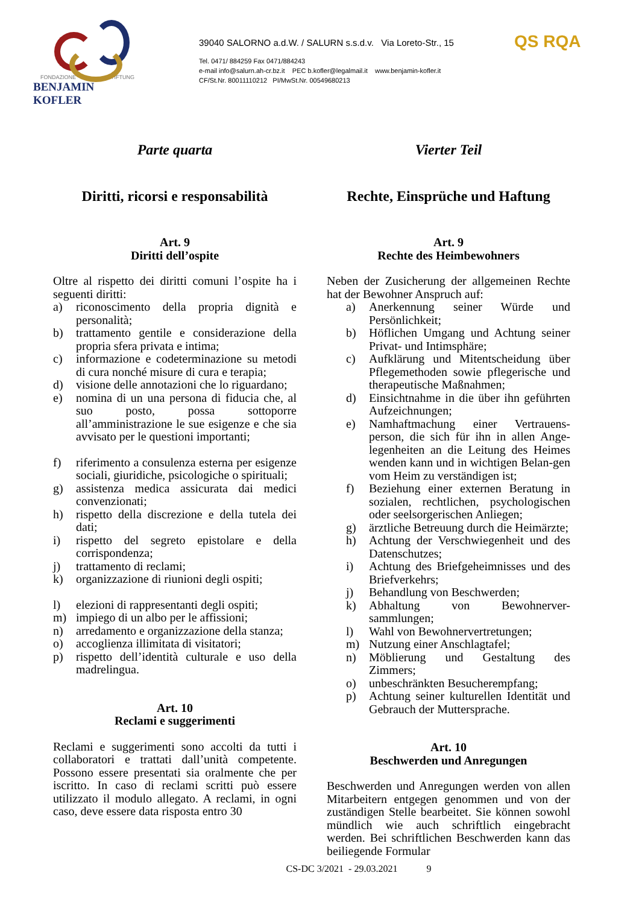FONDAZIONE STIFTUNG
BENJAMIN KOFLER
39040 SALORNO a.d.W. / SALURN s.s.d.v. Via Loreto-Str., 15
Tel. 0471/ 884259 Fax 0471/884243
e-mail info@salurn.ah-cr.bz.it PEC b.kofler@legalmail.it www.benjamin-kofler.it
CF/St.Nr. 80011110212 PI/MwSt.Nr. 00549680213
QS RQA
Parte quarta
Diritti, ricorsi e responsabilità
Art. 9
Diritti dell’ospite
Oltre al rispetto dei diritti comuni l’ospite ha i seguenti diritti:
a) riconoscimento della propria dignità e personalità;
b) trattamento gentile e considerazione della propria sfera privata e intima;
c) informazione e codeterminazione su metodi di cura nonché misure di cura e terapia;
d) visione delle annotazioni che lo riguardano;
e) nomina di un una persona di fiducia che, al suo posto, possa sottoporre all’amministrazione le sue esigenze e che sia avvisato per le questioni importanti;
f) riferimento a consulenza esterna per esigenze sociali, giuridiche, psicologiche o spirituali;
g) assistenza medica assicurata dai medici convenzionati;
h) rispetto della discrezione e della tutela dei dati;
i) rispetto del segreto epistolare e della corrispondenza;
j) trattamento di reclami;
k) organizzazione di riunioni degli ospiti;
l) elezioni di rappresentanti degli ospiti;
m) impiego di un albo per le affissioni;
n) arredamento e organizzazione della stanza;
o) accoglienza illimitata di visitatori;
p) rispetto dell’identità culturale e uso della madrelingua.
Art. 10
Reclami e suggerimenti
Reclami e suggerimenti sono accolti da tutti i collaboratori e trattati dall’unità competente. Possono essere presentati sia oralmente che per iscritto. In caso di reclami scritti può essere utilizzato il modulo allegato. A reclami, in ogni caso, deve essere data risposta entro 30
Vierter Teil
Rechte, Einsprüche und Haftung
Art. 9
Rechte des Heimbewohners
Neben der Zusicherung der allgemeinen Rechte hat der Bewohner Anspruch auf:
a) Anerkennung seiner Würde und Persönlichkeit;
b) Höflichen Umgang und Achtung seiner Privat- und Intimsphäre;
c) Aufklärung und Mitentscheidung über Pflegemethoden sowie pflegerische und therapeutische Maßnahmen;
d) Einsichtnahme in die über ihn geführten Aufzeichnungen;
e) Namhaftmachung einer Vertrauens-person, die sich für ihn in allen Ange-legenheiten an die Leitung des Heimes wenden kann und in wichtigen Belan-gen vom Heim zu verständigen ist;
f) Beziehung einer externen Beratung in sozialen, rechtlichen, psychologischen oder seelsorgerischen Anliegen;
g) ärztliche Betreuung durch die Heimärzte;
h) Achtung der Verschwiegenheit und des Datenschutzes;
i) Achtung des Briefgeheimnisses und des Briefverkehrs;
j) Behandlung von Beschwerden;
k) Abhaltung von Bewohnerver-sammlungen;
l) Wahl von Bewohnervertretungen;
m) Nutzung einer Anschlagtafel;
n) Möblierung und Gestaltung des Zimmers;
o) unbeschränkten Besucherempfang;
p) Achtung seiner kulturellen Identität und Gebrauch der Muttersprache.
Art. 10
Beschwerden und Anregungen
Beschwerden und Anregungen werden von allen Mitarbeitern entgegen genommen und von der zuständigen Stelle bearbeitet. Sie können sowohl mündlich wie auch schriftlich eingebracht werden. Bei schriftlichen Beschwerden kann das beiliegende Formular
CS-DC 3/2021 - 29.03.2021 9